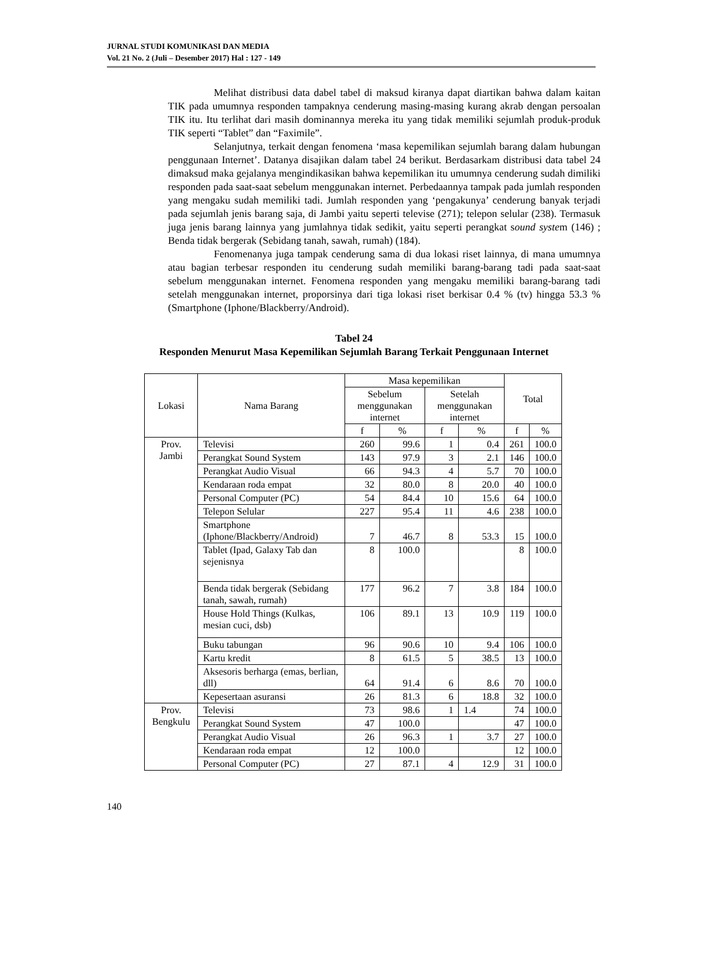JURNAL STUDI KOMUNIKASI DAN MEDIA
Vol. 21 No. 2 (Juli – Desember 2017) Hal : 127 - 149
Melihat distribusi data dabel tabel di maksud kiranya dapat diartikan bahwa dalam kaitan TIK pada umumnya responden tampaknya cenderung masing-masing kurang akrab dengan persoalan TIK itu. Itu terlihat dari masih dominannya mereka itu yang tidak memiliki sejumlah produk-produk TIK seperti “Tablet” dan “Faximile”.
Selanjutnya, terkait dengan fenomena ‘masa kepemilikan sejumlah barang dalam hubungan penggunaan Internet’. Datanya disajikan dalam tabel 24 berikut. Berdasarkam distribusi data tabel 24 dimaksud maka gejalanya mengindikasikan bahwa kepemilikan itu umumnya cenderung sudah dimiliki responden pada saat-saat sebelum menggunakan internet. Perbedaannya tampak pada jumlah responden yang mengaku sudah memiliki tadi. Jumlah responden yang ‘pengakunya’ cenderung banyak terjadi pada sejumlah jenis barang saja, di Jambi yaitu seperti televise (271); telepon selular (238). Termasuk juga jenis barang lainnya yang jumlahnya tidak sedikit, yaitu seperti perangkat sound system (146) ; Benda tidak bergerak (Sebidang tanah, sawah, rumah) (184).
Fenomenanya juga tampak cenderung sama di dua lokasi riset lainnya, di mana umumnya atau bagian terbesar responden itu cenderung sudah memiliki barang-barang tadi pada saat-saat sebelum menggunakan internet. Fenomena responden yang mengaku memiliki barang-barang tadi setelah menggunakan internet, proporsinya dari tiga lokasi riset berkisar 0.4 % (tv) hingga 53.3 % (Smartphone (Iphone/Blackberry/Android).
Tabel 24
Responden Menurut Masa Kepemilikan Sejumlah Barang Terkait Penggunaan Internet
| Lokasi | Nama Barang | Masa kepemilikan | | | | Total | |
| --- | --- | --- | --- | --- | --- | --- | --- |
| | | Sebelum menggunakan internet | | Setelah menggunakan internet | | | |
| | | f | % | f | % | f | % |
| Prov. Jambi | Televisi | 260 | 99.6 | 1 | 0.4 | 261 | 100.0 |
| | Perangkat Sound System | 143 | 97.9 | 3 | 2.1 | 146 | 100.0 |
| | Perangkat Audio Visual | 66 | 94.3 | 4 | 5.7 | 70 | 100.0 |
| | Kendaraan roda empat | 32 | 80.0 | 8 | 20.0 | 40 | 100.0 |
| | Personal Computer (PC) | 54 | 84.4 | 10 | 15.6 | 64 | 100.0 |
| | Telepon Selular | 227 | 95.4 | 11 | 4.6 | 238 | 100.0 |
| | Smartphone (Iphone/Blackberry/Android) | 7 | 46.7 | 8 | 53.3 | 15 | 100.0 |
| | Tablet (Ipad, Galaxy Tab dan sejenisnya | 8 | 100.0 | | | 8 | 100.0 |
| | Benda tidak bergerak (Sebidang tanah, sawah, rumah) | 177 | 96.2 | 7 | 3.8 | 184 | 100.0 |
| | House Hold Things (Kulkas, mesian cuci, dsb) | 106 | 89.1 | 13 | 10.9 | 119 | 100.0 |
| | Buku tabungan | 96 | 90.6 | 10 | 9.4 | 106 | 100.0 |
| | Kartu kredit | 8 | 61.5 | 5 | 38.5 | 13 | 100.0 |
| | Aksesoris berharga (emas, berlian, dll) | 64 | 91.4 | 6 | 8.6 | 70 | 100.0 |
| | Kepesertaan asuransi | 26 | 81.3 | 6 | 18.8 | 32 | 100.0 |
| Prov. Bengkulu | Televisi | 73 | 98.6 | 1 | 1.4 | 74 | 100.0 |
| | Perangkat Sound System | 47 | 100.0 | | | 47 | 100.0 |
| | Perangkat Audio Visual | 26 | 96.3 | 1 | 3.7 | 27 | 100.0 |
| | Kendaraan roda empat | 12 | 100.0 | | | 12 | 100.0 |
| | Personal Computer (PC) | 27 | 87.1 | 4 | 12.9 | 31 | 100.0 |
140